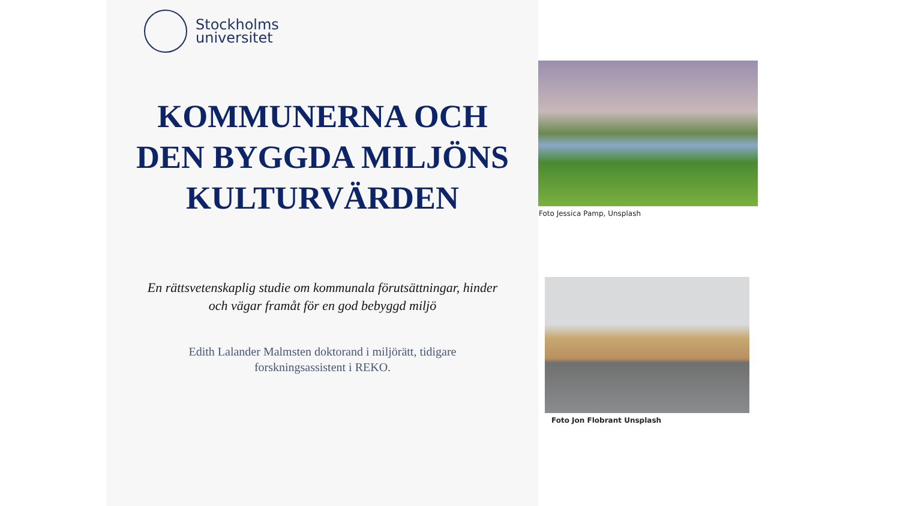Stockholms
universitet
KOMMUNERNA OCH DEN BYGGDA MILJÖNS KULTURVÄRDEN
En rättsvetenskaplig studie om kommunala förutsättningar, hinder och vägar framåt för en god bebyggd miljö
Edith Lalander Malmsten doktorand i miljörätt, tidigare forskningsassistent i REKO.
Foto Jessica Pamp, Unsplash
Foto Jon Flobrant Unsplash